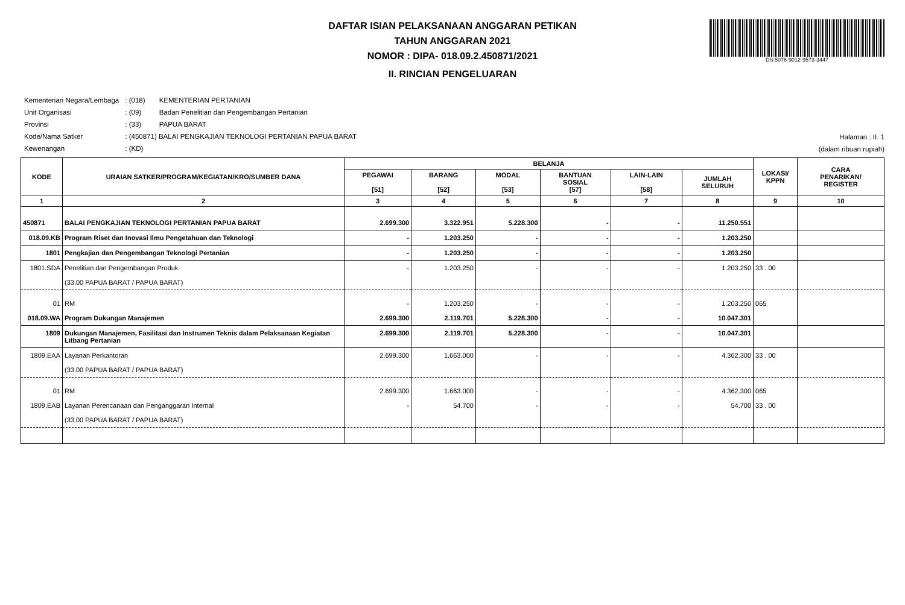DAFTAR ISIAN PELAKSANAAN ANGGARAN PETIKAN
TAHUN ANGGARAN 2021
NOMOR : DIPA- 018.09.2.450871/2021
II. RINCIAN PENGELUARAN
DS:5076-9012-9573-3447
| Kementerian Negara/Lembaga | : (018) | KEMENTERIAN PERTANIAN |
| Unit Organisasi | : (09) | Badan Penelitian dan Pengembangan Pertanian |
| Provinsi | : (33) | PAPUA BARAT |
| Kode/Nama Satker | : (450871) BALAI PENGKAJIAN TEKNOLOGI PERTANIAN PAPUA BARAT | |
| Kewenangan | : (KD) | |
Halaman : II. 1
(dalam ribuan rupiah)
| KODE | URAIAN SATKER/PROGRAM/KEGIATAN/KRO/SUMBER DANA | BELANJA | | | | | | LOKASI/ KPPN | CARA PENARIKAN/ REGISTER |
| --- | --- | --- | --- | --- | --- | --- | --- | --- | --- |
| | | PEGAWAI [51] | BARANG [52] | MODAL [53] | BANTUAN SOSIAL [57] | LAIN-LAIN [58] | JUMLAH SELURUH | | |
| 1 | 2 | 3 | 4 | 5 | 6 | 7 | 8 | 9 | 10 |
| 450871 | BALAI PENGKAJIAN TEKNOLOGI PERTANIAN PAPUA BARAT | 2.699.300 | 3.322.951 | 5.228.300 | - | - | 11.250.551 | | |
| 018.09.KB | Program Riset dan Inovasi Ilmu Pengetahuan dan Teknologi | - | 1.203.250 | - | - | - | 1.203.250 | | |
| 1801 | Pengkajian dan Pengembangan Teknologi Pertanian | - | 1.203.250 | - | - | - | 1.203.250 | | |
| 1801.SDA | Penelitian dan Pengembangan Produk (33.00 PAPUA BARAT / PAPUA BARAT) | - | 1.203.250 | - | - | - | 1.203.250 | 33 . 00 | |
| 01 | RM | - | 1.203.250 | - | - | - | 1.203.250 | 065 | |
| 018.09.WA | Program Dukungan Manajemen | 2.699.300 | 2.119.701 | 5.228.300 | - | - | 10.047.301 | | |
| 1809 | Dukungan Manajemen, Fasilitasi dan Instrumen Teknis dalam Pelaksanaan Kegiatan Litbang Pertanian | 2.699.300 | 2.119.701 | 5.228.300 | - | - | 10.047.301 | | |
| 1809.EAA | Layanan Perkantoran (33.00 PAPUA BARAT / PAPUA BARAT) | 2.699.300 | 1.663.000 | - | - | - | 4.362.300 | 33 . 00 | |
| 01 | RM | 2.699.300 | 1.663.000 | - | - | - | 4.362.300 | 065 | |
| 1809.EAB | Layanan Perencanaan dan Penganggaran Internal (33.00 PAPUA BARAT / PAPUA BARAT) | - | 54.700 | - | - | - | 54.700 | 33 . 00 | |